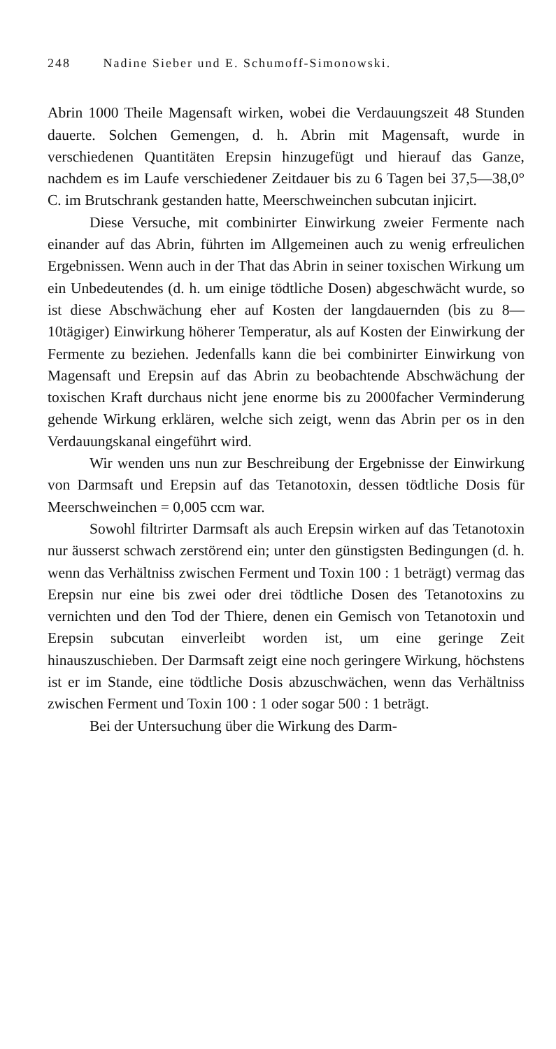248 Nadine Sieber und E. Schumoff-Simonowski.
Abrin 1000 Theile Magensaft wirken, wobei die Verdauungszeit 48 Stunden dauerte. Solchen Gemengen, d. h. Abrin mit Magensaft, wurde in verschiedenen Quantitäten Erepsin hinzugefügt und hierauf das Ganze, nachdem es im Laufe verschiedener Zeitdauer bis zu 6 Tagen bei 37,5—38,0° C. im Brutschrank gestanden hatte, Meerschweinchen subcutan injicirt.
Diese Versuche, mit combinirter Einwirkung zweier Fermente nach einander auf das Abrin, führten im Allgemeinen auch zu wenig erfreulichen Ergebnissen. Wenn auch in der That das Abrin in seiner toxischen Wirkung um ein Unbedeutendes (d. h. um einige tödtliche Dosen) abgeschwächt wurde, so ist diese Abschwächung eher auf Kosten der langdauernden (bis zu 8—10tägiger) Einwirkung höherer Temperatur, als auf Kosten der Einwirkung der Fermente zu beziehen. Jedenfalls kann die bei combinirter Einwirkung von Magensaft und Erepsin auf das Abrin zu beobachtende Abschwächung der toxischen Kraft durchaus nicht jene enorme bis zu 2000facher Verminderung gehende Wirkung erklären, welche sich zeigt, wenn das Abrin per os in den Verdauungskanal eingeführt wird.
Wir wenden uns nun zur Beschreibung der Ergebnisse der Einwirkung von Darmsaft und Erepsin auf das Tetanotoxin, dessen tödtliche Dosis für Meerschweinchen = 0,005 ccm war.
Sowohl filtrirter Darmsaft als auch Erepsin wirken auf das Tetanotoxin nur äusserst schwach zerstörend ein; unter den günstigsten Bedingungen (d. h. wenn das Verhältniss zwischen Ferment und Toxin 100 : 1 beträgt) vermag das Erepsin nur eine bis zwei oder drei tödtliche Dosen des Tetanotoxins zu vernichten und den Tod der Thiere, denen ein Gemisch von Tetanotoxin und Erepsin subcutan einverleibt worden ist, um eine geringe Zeit hinauszuschieben. Der Darmsaft zeigt eine noch geringere Wirkung, höchstens ist er im Stande, eine tödtliche Dosis abzuschwächen, wenn das Verhältniss zwischen Ferment und Toxin 100 : 1 oder sogar 500 : 1 beträgt.
Bei der Untersuchung über die Wirkung des Darm-